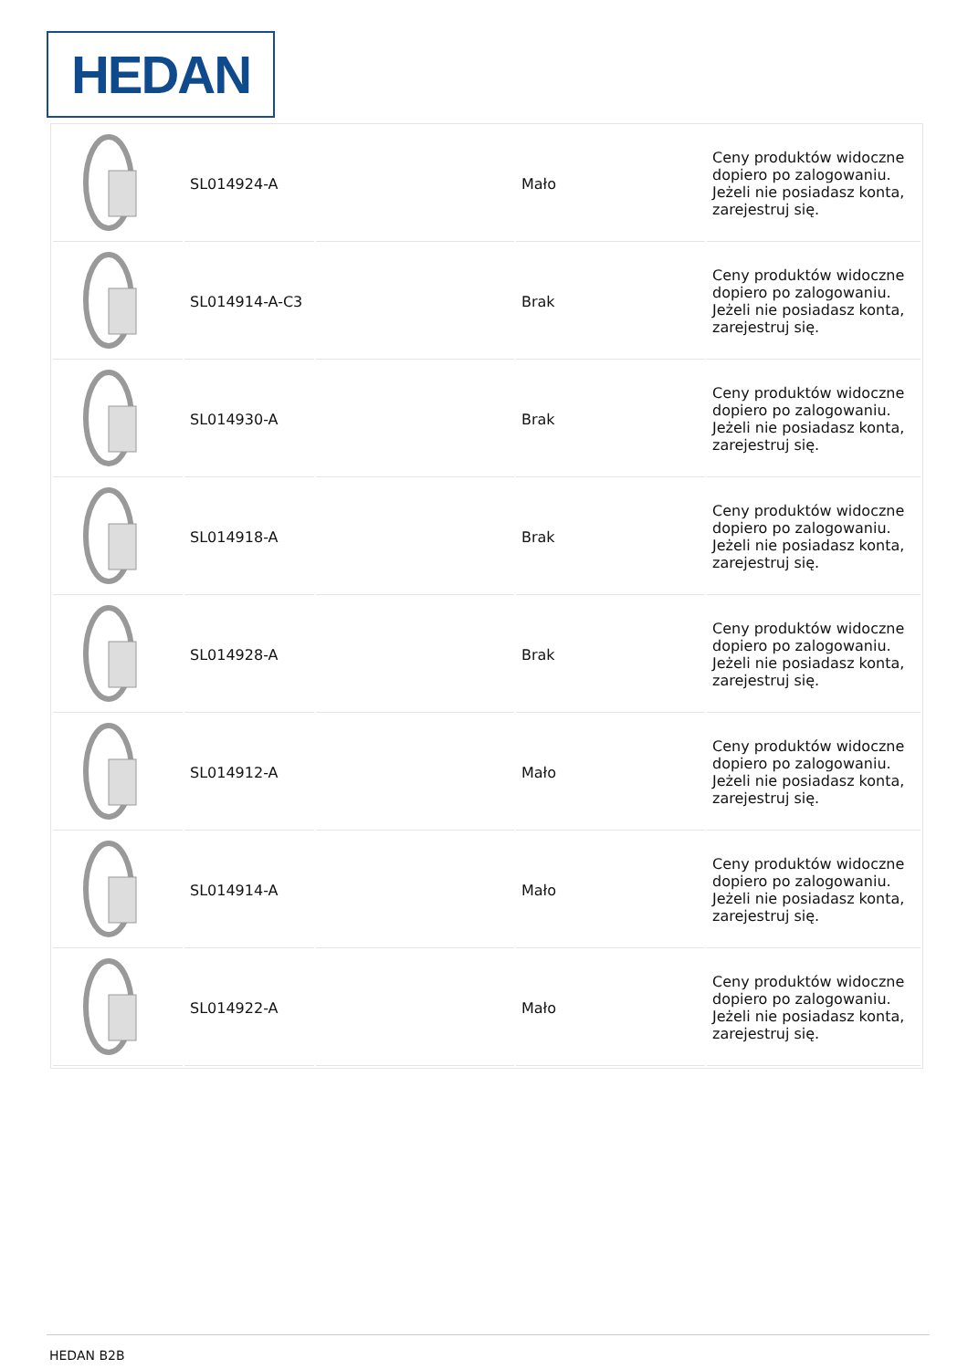HEDAN
| | SL014924-A | | Mało | Ceny produktów widoczne dopiero po zalogowaniu. Jeżeli nie posiadasz konta, zarejestruj się. |
| | SL014914-A-C3 | | Brak | Ceny produktów widoczne dopiero po zalogowaniu. Jeżeli nie posiadasz konta, zarejestruj się. |
| | SL014930-A | | Brak | Ceny produktów widoczne dopiero po zalogowaniu. Jeżeli nie posiadasz konta, zarejestruj się. |
| | SL014918-A | | Brak | Ceny produktów widoczne dopiero po zalogowaniu. Jeżeli nie posiadasz konta, zarejestruj się. |
| | SL014928-A | | Brak | Ceny produktów widoczne dopiero po zalogowaniu. Jeżeli nie posiadasz konta, zarejestruj się. |
| | SL014912-A | | Mało | Ceny produktów widoczne dopiero po zalogowaniu. Jeżeli nie posiadasz konta, zarejestruj się. |
| | SL014914-A | | Mało | Ceny produktów widoczne dopiero po zalogowaniu. Jeżeli nie posiadasz konta, zarejestruj się. |
| | SL014922-A | | Mało | Ceny produktów widoczne dopiero po zalogowaniu. Jeżeli nie posiadasz konta, zarejestruj się. |
HEDAN B2B